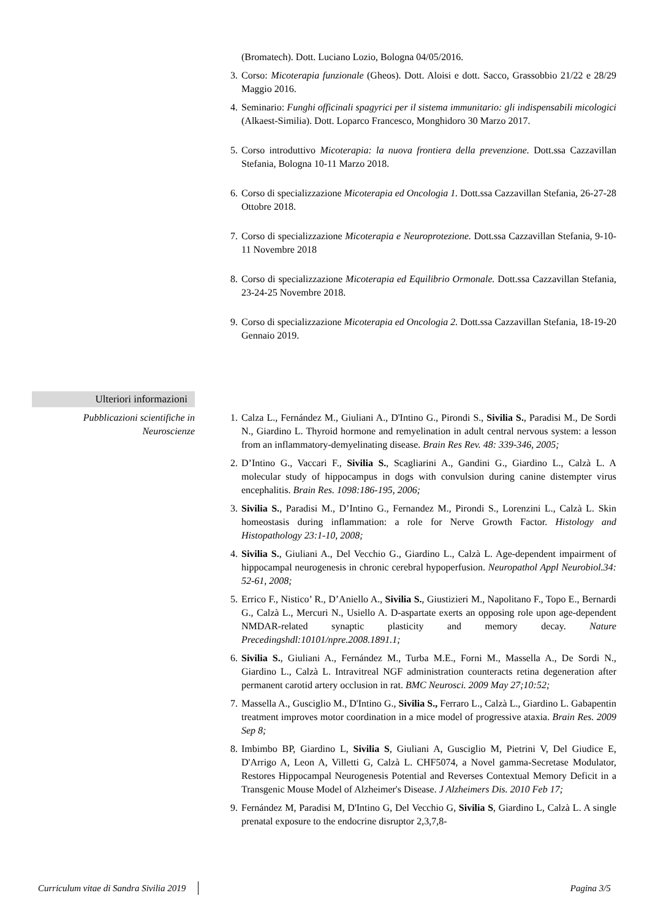(Bromatech). Dott. Luciano Lozio, Bologna 04/05/2016.
3. Corso: Micoterapia funzionale (Gheos). Dott. Aloisi e dott. Sacco, Grassobbio 21/22 e 28/29 Maggio 2016.
4. Seminario: Funghi officinali spagyrici per il sistema immunitario: gli indispensabili micologici (Alkaest-Similia). Dott. Loparco Francesco, Monghidoro 30 Marzo 2017.
5. Corso introduttivo Micoterapia: la nuova frontiera della prevenzione. Dott.ssa Cazzavillan Stefania, Bologna 10-11 Marzo 2018.
6. Corso di specializzazione Micoterapia ed Oncologia 1. Dott.ssa Cazzavillan Stefania, 26-27-28 Ottobre 2018.
7. Corso di specializzazione Micoterapia e Neuroprotezione. Dott.ssa Cazzavillan Stefania, 9-10-11 Novembre 2018
8. Corso di specializzazione Micoterapia ed Equilibrio Ormonale. Dott.ssa Cazzavillan Stefania, 23-24-25 Novembre 2018.
9. Corso di specializzazione Micoterapia ed Oncologia 2. Dott.ssa Cazzavillan Stefania, 18-19-20 Gennaio 2019.
Ulteriori informazioni
Pubblicazioni scientifiche in Neuroscienze
1. Calza L., Fernández M., Giuliani A., D'Intino G., Pirondi S., Sivilia S., Paradisi M., De Sordi N., Giardino L. Thyroid hormone and remyelination in adult central nervous system: a lesson from an inflammatory-demyelinating disease. Brain Res Rev. 48: 339-346, 2005;
2. D’Intino G., Vaccari F., Sivilia S., Scagliarini A., Gandini G., Giardino L., Calzà L. A molecular study of hippocampus in dogs with convulsion during canine distempter virus encephalitis. Brain Res. 1098:186-195, 2006;
3. Sivilia S., Paradisi M., D’Intino G., Fernandez M., Pirondi S., Lorenzini L., Calzà L. Skin homeostasis during inflammation: a role for Nerve Growth Factor. Histology and Histopathology 23:1-10, 2008;
4. Sivilia S., Giuliani A., Del Vecchio G., Giardino L., Calzà L. Age-dependent impairment of hippocampal neurogenesis in chronic cerebral hypoperfusion. Neuropathol Appl Neurobiol.34: 52-61, 2008;
5. Errico F., Nistico’ R., D’Aniello A., Sivilia S., Giustizieri M., Napolitano F., Topo E., Bernardi G., Calzà L., Mercuri N., Usiello A. D-aspartate exerts an opposing role upon age-dependent NMDAR-related synaptic plasticity and memory decay. Nature Precedingshdl:10101/npre.2008.1891.1;
6. Sivilia S., Giuliani A., Fernández M., Turba M.E., Forni M., Massella A., De Sordi N., Giardino L., Calzà L. Intravitreal NGF administration counteracts retina degeneration after permanent carotid artery occlusion in rat. BMC Neurosci. 2009 May 27;10:52;
7. Massella A., Gusciglio M., D'Intino G., Sivilia S., Ferraro L., Calzà L., Giardino L. Gabapentin treatment improves motor coordination in a mice model of progressive ataxia. Brain Res. 2009 Sep 8;
8. Imbimbo BP, Giardino L, Sivilia S, Giuliani A, Gusciglio M, Pietrini V, Del Giudice E, D'Arrigo A, Leon A, Villetti G, Calzà L. CHF5074, a Novel gamma-Secretase Modulator, Restores Hippocampal Neurogenesis Potential and Reverses Contextual Memory Deficit in a Transgenic Mouse Model of Alzheimer's Disease. J Alzheimers Dis. 2010 Feb 17;
9. Fernández M, Paradisi M, D'Intino G, Del Vecchio G, Sivilia S, Giardino L, Calzà L. A single prenatal exposure to the endocrine disruptor 2,3,7,8-
Curriculum vitae di Sandra Sivilia 2019 Pagina 3/5